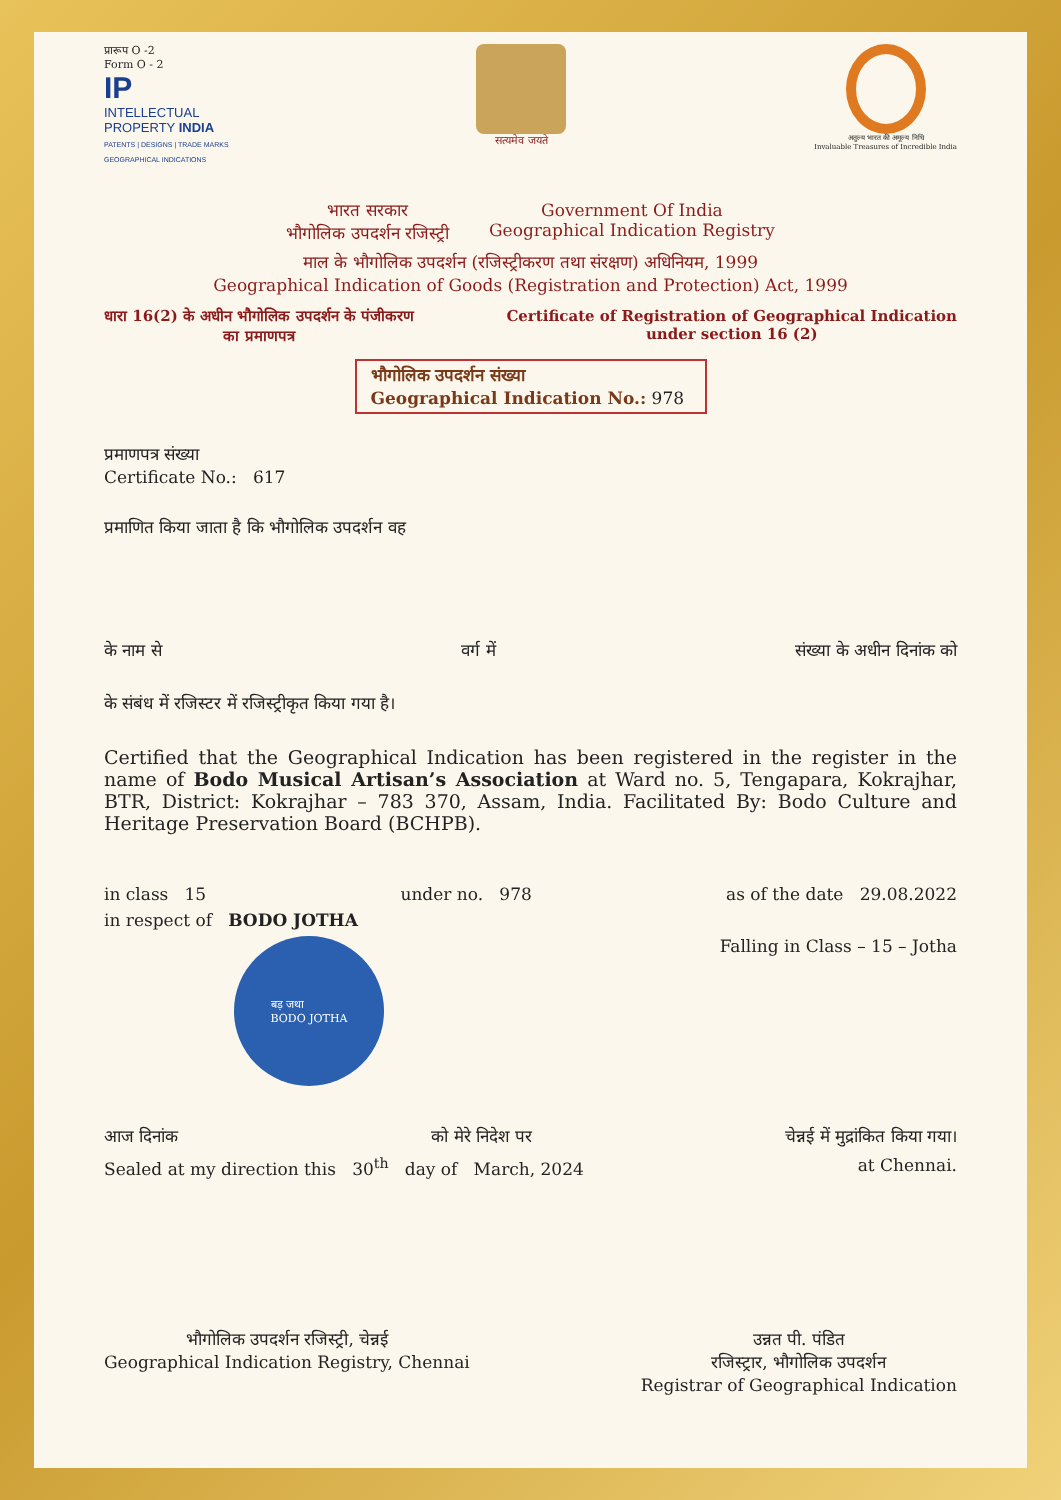प्रारूप O -2
Form O - 2
IP
INTELLECTUAL
PROPERTY INDIA
PATENTS | DESIGNS | TRADE MARKS
GEOGRAPHICAL INDICATIONS
सत्यमेव जयते
अतुल्य भारत की अमूल्य निधि
Invaluable Treasures of Incredible India
भारत सरकार
भौगोलिक उपदर्शन रजिस्ट्री
Government Of India
Geographical Indication Registry
माल के भौगोलिक उपदर्शन (रजिस्ट्रीकरण तथा संरक्षण) अधिनियम, 1999
Geographical Indication of Goods (Registration and Protection) Act, 1999
धारा 16(2) के अधीन भौगोलिक उपदर्शन के पंजीकरण
का प्रमाणपत्र
Certificate of Registration of Geographical Indication
under section 16 (2)
भौगोलिक उपदर्शन संख्या
Geographical Indication No.: 978
प्रमाणपत्र संख्या
Certificate No.: 617
प्रमाणित किया जाता है कि भौगोलिक उपदर्शन वह
के नाम से वर्ग में संख्या के अधीन दिनांक को
के संबंध में रजिस्टर में रजिस्ट्रीकृत किया गया है।
Certified that the Geographical Indication has been registered in the register in the name of Bodo Musical Artisan’s Association at Ward no. 5, Tengapara, Kokrajhar, BTR, District: Kokrajhar – 783 370, Assam, India. Facilitated By: Bodo Culture and Heritage Preservation Board (BCHPB).
in class 15 under no. 978 as of the date 29.08.2022
in respect of BODO JOTHA
बड़ जथा
BODO JOTHA
Falling in Class – 15 – Jotha
आज दिनांक को मेरे निदेश पर चेन्नई में मुद्रांकित किया गया।
Sealed at my direction this 30<sup>th</sup> day of March, 2024 at Chennai.
भौगोलिक उपदर्शन रजिस्ट्री, चेन्नई
Geographical Indication Registry, Chennai
उन्नत पी. पंडित
रजिस्ट्रार, भौगोलिक उपदर्शन
Registrar of Geographical Indication